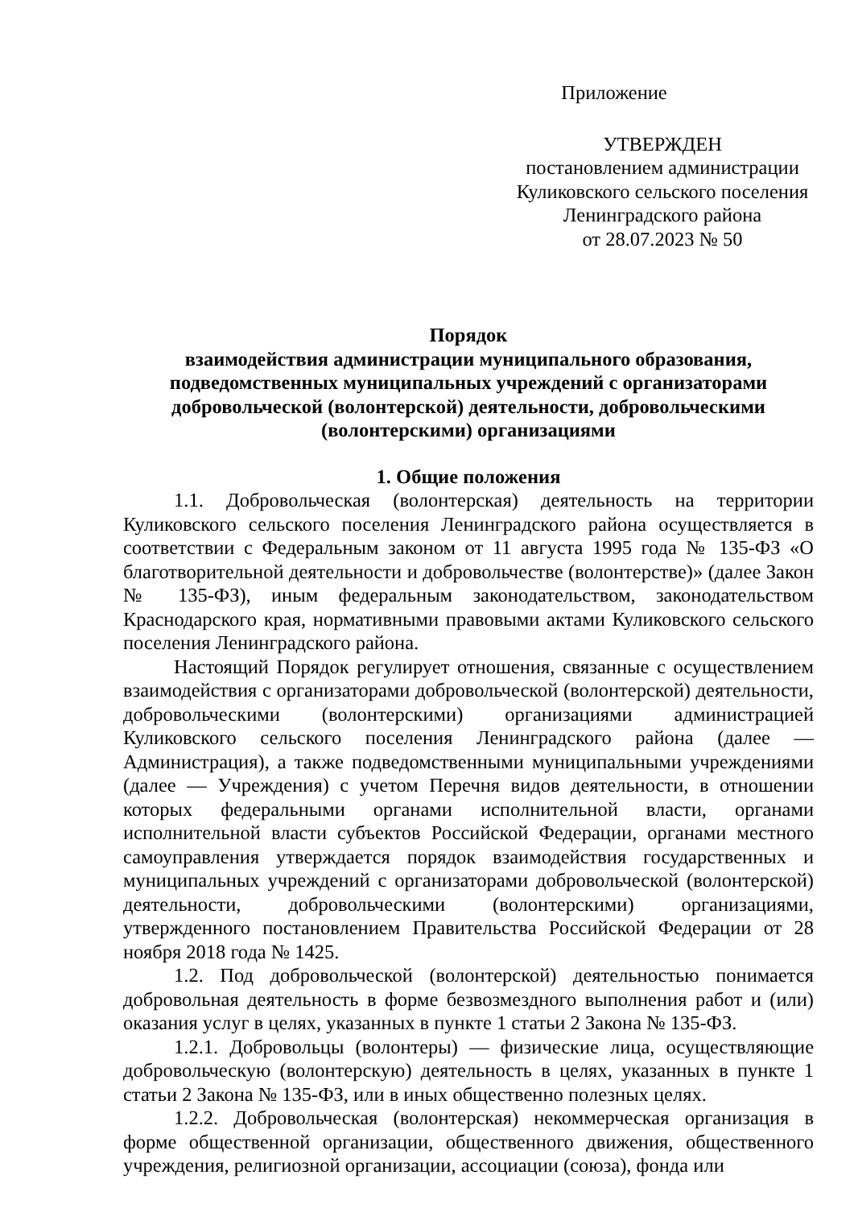Приложение
УТВЕРЖДЕН
постановлением администрации
Куликовского сельского поселения
Ленинградского района
от 28.07.2023 № 50
Порядок
взаимодействия администрации муниципального образования,
подведомственных муниципальных учреждений с организаторами
добровольческой (волонтерской) деятельности, добровольческими
(волонтерскими) организациями
1. Общие положения
1.1. Добровольческая (волонтерская) деятельность на территории Куликовского сельского поселения Ленинградского района осуществляется в соответствии с Федеральным законом от 11 августа 1995 года № 135-ФЗ «О благотворительной деятельности и добровольчестве (волонтерстве)» (далее Закон № 135-ФЗ), иным федеральным законодательством, законодательством Краснодарского края, нормативными правовыми актами Куликовского сельского поселения Ленинградского района.
Настоящий Порядок регулирует отношения, связанные с осуществлением взаимодействия с организаторами добровольческой (волонтерской) деятельности, добровольческими (волонтерскими) организациями администрацией Куликовского сельского поселения Ленинградского района (далее — Администрация), а также подведомственными муниципальными учреждениями (далее — Учреждения) с учетом Перечня видов деятельности, в отношении которых федеральными органами исполнительной власти, органами исполнительной власти субъектов Российской Федерации, органами местного самоуправления утверждается порядок взаимодействия государственных и муниципальных учреждений с организаторами добровольческой (волонтерской) деятельности, добровольческими (волонтерскими) организациями, утвержденного постановлением Правительства Российской Федерации от 28 ноября 2018 года № 1425.
1.2. Под добровольческой (волонтерской) деятельностью понимается добровольная деятельность в форме безвозмездного выполнения работ и (или) оказания услуг в целях, указанных в пункте 1 статьи 2 Закона № 135-ФЗ.
1.2.1. Добровольцы (волонтеры) — физические лица, осуществляющие добровольческую (волонтерскую) деятельность в целях, указанных в пункте 1 статьи 2 Закона № 135-ФЗ, или в иных общественно полезных целях.
1.2.2. Добровольческая (волонтерская) некоммерческая организация в форме общественной организации, общественного движения, общественного учреждения, религиозной организации, ассоциации (союза), фонда или